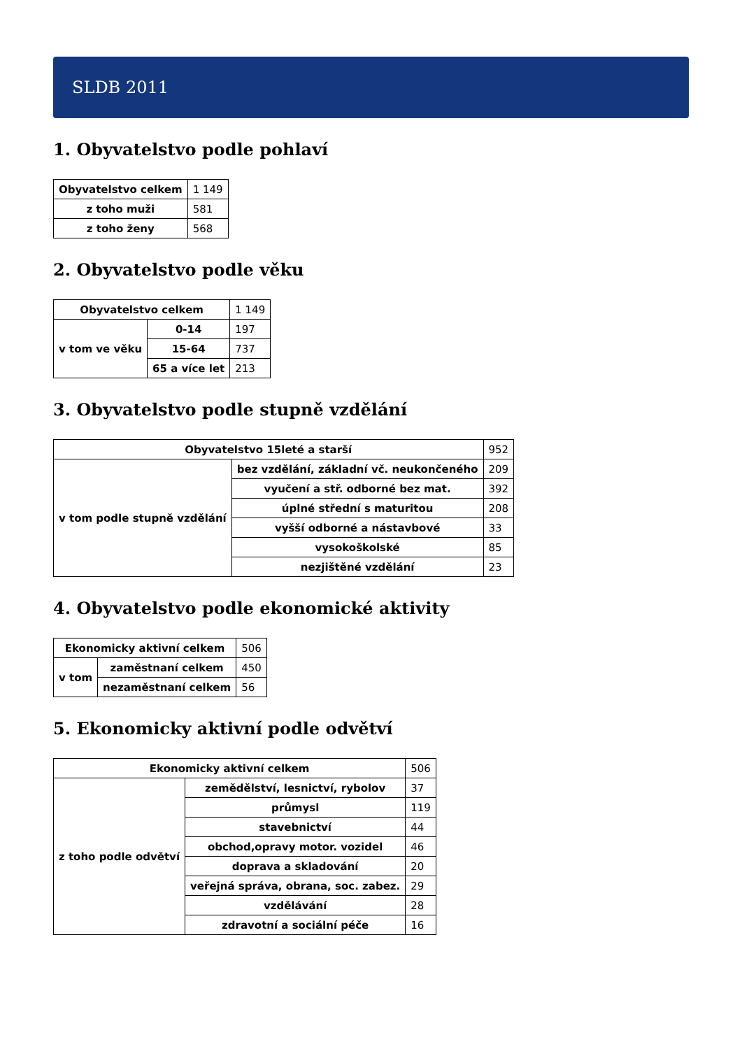SLDB 2011
1. Obyvatelstvo podle pohlaví
| Obyvatelstvo celkem | 1 149 |
| z toho muži | 581 |
| z toho ženy | 568 |
2. Obyvatelstvo podle věku
| Obyvatelstvo celkem | | 1 149 |
| v tom ve věku | 0-14 | 197 |
| | 15-64 | 737 |
| | 65 a více let | 213 |
3. Obyvatelstvo podle stupně vzdělání
| Obyvatelstvo 15leté a starší | | 952 |
| v tom podle stupně vzdělání | bez vzdělání, základní vč. neukončeného | 209 |
| | vyučení a stř. odborné bez mat. | 392 |
| | úplné střední s maturitou | 208 |
| | vyšší odborné a nástavbové | 33 |
| | vysokoškolské | 85 |
| | nezjištěné vzdělání | 23 |
4. Obyvatelstvo podle ekonomické aktivity
| Ekonomicky aktivní celkem | | 506 |
| v tom | zaměstnaní celkem | 450 |
| | nezaměstnaní celkem | 56 |
5. Ekonomicky aktivní podle odvětví
| Ekonomicky aktivní celkem | | 506 |
| z toho podle odvětví | zemědělství, lesnictví, rybolov | 37 |
| | průmysl | 119 |
| | stavebnictví | 44 |
| | obchod,opravy motor. vozidel | 46 |
| | doprava a skladování | 20 |
| | veřejná správa, obrana, soc. zabez. | 29 |
| | vzdělávání | 28 |
| | zdravotní a sociální péče | 16 |